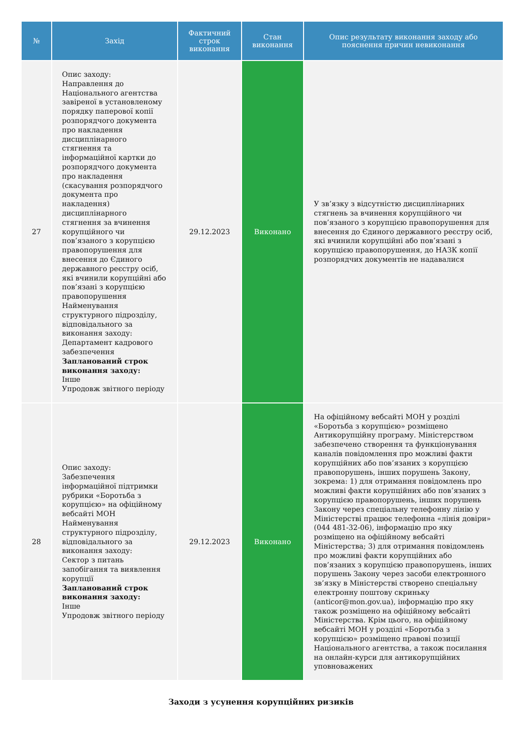| № | Захід | Фактичний строк виконання | Стан виконання | Опис результату виконання заходу або пояснення причин невиконання |
| --- | --- | --- | --- | --- |
| 27 | Опис заходу: Направлення до Національного агентства завіреної в установленому порядку паперової копії розпорядчого документа про накладення дисциплінарного стягнення та інформаційної картки до розпорядчого документа про накладення (скасування розпорядчого документа про накладення) дисциплінарного стягнення за вчинення корупційного чи пов’язаного з корупцією правопорушення для внесення до Єдиного державного реєстру осіб, які вчинили корупційні або пов’язані з корупцією правопорушення Найменування структурного підрозділу, відповідального за виконання заходу: Департамент кадрового забезпечення Запланований строк виконання заходу: Інше Упродовж звітного періоду | 29.12.2023 | Виконано | У зв’язку з відсутністю дисциплінарних стягнень за вчинення корупційного чи пов’язаного з корупцією правопорушення для внесення до Єдиного державного реєстру осіб, які вчинили корупційні або пов’язані з корупцією правопорушення, до НАЗК копії розпорядчих документів не надавалися |
| 28 | Опис заходу: Забезпечення інформаційної підтримки рубрики «Боротьба з корупцією» на офіційному вебсайті МОН Найменування структурного підрозділу, відповідального за виконання заходу: Сектор з питань запобігання та виявлення корупції Запланований строк виконання заходу: Інше Упродовж звітного періоду | 29.12.2023 | Виконано | На офіційному вебсайті МОН у розділі «Боротьба з корупцією» розміщено Антикорупційну програму. Міністерством забезпечено створення та функціонування каналів повідомлення про можливі факти корупційних або пов’язаних з корупцією правопорушень, інших порушень Закону, зокрема: 1) для отримання повідомлень про можливі факти корупційних або пов’язаних з корупцією правопорушень, інших порушень Закону через спеціальну телефонну лінію у Міністерстві працює телефонна «лінія довіри» (044 481-32-06), інформацію про яку розміщено на офіційному вебсайті Міністерства; 3) для отримання повідомлень про можливі факти корупційних або пов’язаних з корупцією правопорушень, інших порушень Закону через засоби електронного зв’язку в Міністерстві створено спеціальну електронну поштову скриньку (anticor@mon.gov.ua), інформацію про яку також розміщено на офіційному вебсайті Міністерства. Крім цього, на офіційному вебсайті МОН у розділі «Боротьба з корупцією» розміщено правові позиції Національного агентства, а також посилання на онлайн-курси для антикорупційних уповноважених |
Заходи з усунення корупційних ризиків